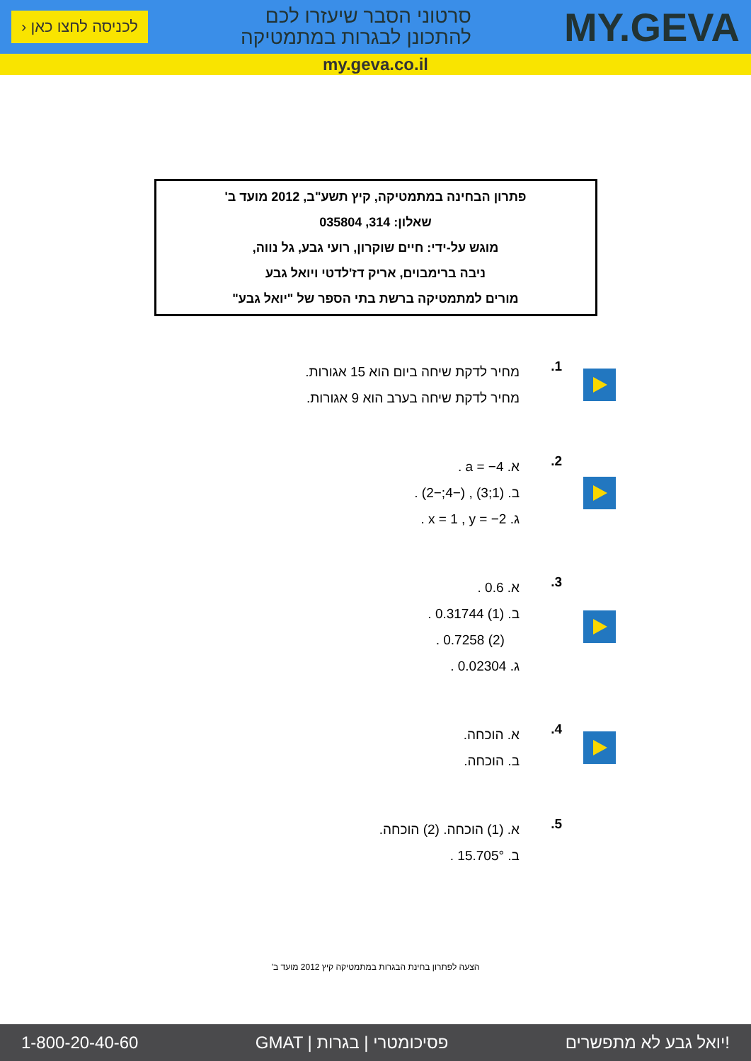לכניסה לחצו כאן ‹
סרטוני הסבר שיעזרו לכם
להתכונן לבגרות במתמטיקה
MY.GEVA
my.geva.co.il
פתרון הבחינה במתמטיקה, קיץ תשע"ב, 2012 מועד ב'
שאלון: 314, 035804
מוגש על-ידי: חיים שוקרון, רועי גבע, גל נווה,
ניבה ברימבוים, אריק דז'לדטי ויואל גבע
מורים למתמטיקה ברשת בתי הספר של "יואל גבע"
1.
מחיר לדקת שיחה ביום הוא 15 אגורות.
מחיר לדקת שיחה בערב הוא 9 אגורות.
2.
א. a = −4 .
ב. (1;3) , (−4;−2) .
ג. x = 1 , y = −2 .
3.
א. 0.6 .
ב. (1) 0.31744 .
(2) 0.7258 .
ג. 0.02304 .
4.
א. הוכחה.
ב. הוכחה.
5.
א. (1) הוכחה. (2) הוכחה.
ב. 15.705° .
הצעה לפתרון בחינת הבגרות במתמטיקה קיץ 2012 מועד ב'
1-800-20-40-60 GMAT | פסיכומטרי | בגרות יואל גבע לא מתפשרים!